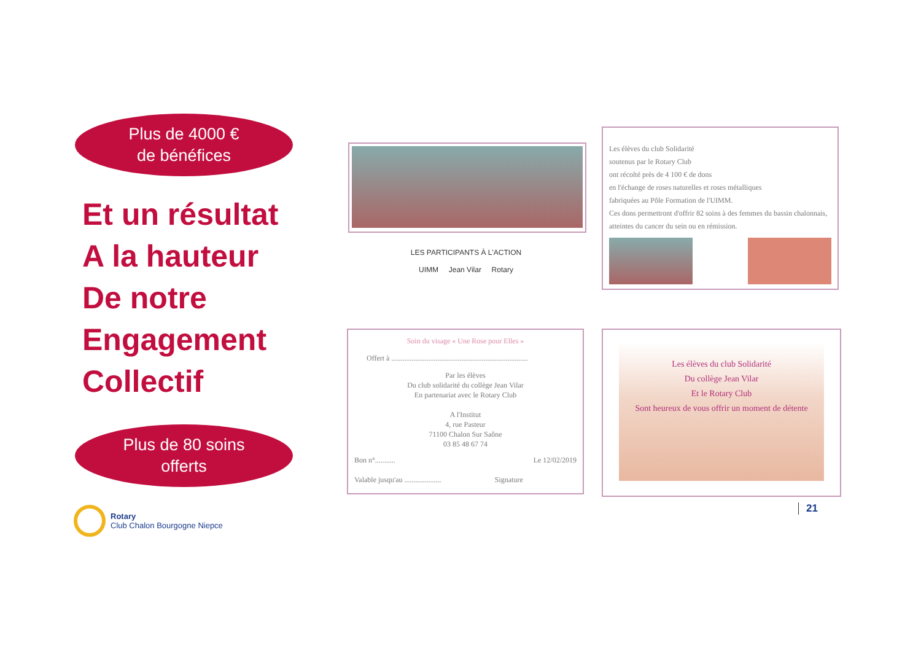Plus de 4000 €
de bénéfices
Et un résultat
A la hauteur
De notre
Engagement
Collectif
Plus de 80 soins
offerts
Rotary
Club Chalon Bourgogne Niepce
LES PARTICIPANTS À L'ACTION
UIMM Jean Vilar Rotary
Les élèves du club Solidarité
soutenus par le Rotary Club
ont récolté près de 4 100 € de dons
en l'échange de roses naturelles et roses métalliques
fabriquées au Pôle Formation de l'UIMM.
Ces dons permettront d'offrir 82 soins à des femmes du bassin chalonnais, atteintes du cancer du sein ou en rémission.
Soin du visage « Une Rose pour Elles »
Offert à ..........................................................................
Par les élèves
Du club solidarité du collège Jean Vilar
En partenariat avec le Rotary Club
A l'Institut
4, rue Pasteur
71100 Chalon Sur Saône
03 85 48 67 74
Bon n°........... Le 12/02/2019
Valable jusqu'au .................... Signature
Les élèves du club Solidarité
Du collège Jean Vilar
Et le Rotary Club
Sont heureux de vous offrir un moment de détente
21